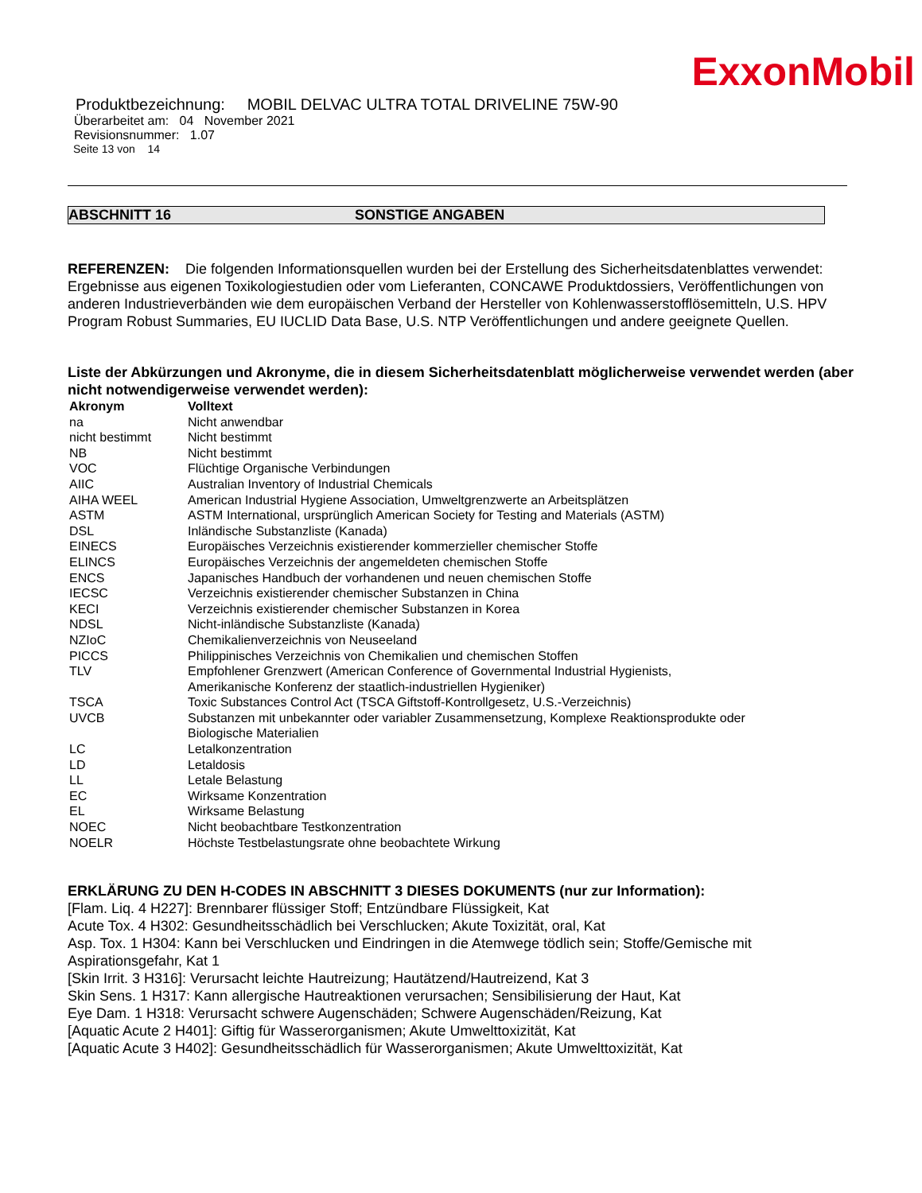ExxonMobil
Produktbezeichnung: MOBIL DELVAC ULTRA TOTAL DRIVELINE 75W-90
Überarbeitet am: 04 November 2021
Revisionsnummer: 1.07
Seite 13 von 14
ABSCHNITT 16 SONSTIGE ANGABEN
REFERENZEN: Die folgenden Informationsquellen wurden bei der Erstellung des Sicherheitsdatenblattes verwendet: Ergebnisse aus eigenen Toxikologiestudien oder vom Lieferanten, CONCAWE Produktdossiers, Veröffentlichungen von anderen Industrieverbänden wie dem europäischen Verband der Hersteller von Kohlenwasserstofflösemitteln, U.S. HPV Program Robust Summaries, EU IUCLID Data Base, U.S. NTP Veröffentlichungen und andere geeignete Quellen.
Liste der Abkürzungen und Akronyme, die in diesem Sicherheitsdatenblatt möglicherweise verwendet werden (aber nicht notwendigerweise verwendet werden):
| Akronym | Volltext |
| --- | --- |
| na | Nicht anwendbar |
| nicht bestimmt | Nicht bestimmt |
| NB | Nicht bestimmt |
| VOC | Flüchtige Organische Verbindungen |
| AIIC | Australian Inventory of Industrial Chemicals |
| AIHA WEEL | American Industrial Hygiene Association, Umweltgrenzwerte an Arbeitsplätzen |
| ASTM | ASTM International, ursprünglich American Society for Testing and Materials (ASTM) |
| DSL | Inländische Substanzliste (Kanada) |
| EINECS | Europäisches Verzeichnis existierender kommerzieller chemischer Stoffe |
| ELINCS | Europäisches Verzeichnis der angemeldeten chemischen Stoffe |
| ENCS | Japanisches Handbuch der vorhandenen und neuen chemischen Stoffe |
| IECSC | Verzeichnis existierender chemischer Substanzen in China |
| KECI | Verzeichnis existierender chemischer Substanzen in Korea |
| NDSL | Nicht-inländische Substanzliste (Kanada) |
| NZIoC | Chemikalienverzeichnis von Neuseeland |
| PICCS | Philippinisches Verzeichnis von Chemikalien und chemischen Stoffen |
| TLV | Empfohlener Grenzwert (American Conference of Governmental Industrial Hygienists, Amerikanische Konferenz der staatlich-industriellen Hygieniker) |
| TSCA | Toxic Substances Control Act (TSCA Giftstoff-Kontrollgesetz, U.S.-Verzeichnis) |
| UVCB | Substanzen mit unbekannter oder variabler Zusammensetzung, Komplexe Reaktionsprodukte oder Biologische Materialien |
| LC | Letalkonzentration |
| LD | Letaldosis |
| LL | Letale Belastung |
| EC | Wirksame Konzentration |
| EL | Wirksame Belastung |
| NOEC | Nicht beobachtbare Testkonzentration |
| NOELR | Höchste Testbelastungsrate ohne beobachtete Wirkung |
ERKLÄRUNG ZU DEN H-CODES IN ABSCHNITT 3 DIESES DOKUMENTS (nur zur Information):
[Flam. Liq. 4 H227]: Brennbarer flüssiger Stoff; Entzündbare Flüssigkeit, Kat
Acute Tox. 4 H302: Gesundheitsschädlich bei Verschlucken; Akute Toxizität, oral, Kat
Asp. Tox. 1 H304: Kann bei Verschlucken und Eindringen in die Atemwege tödlich sein; Stoffe/Gemische mit Aspirationsgefahr, Kat 1
[Skin Irrit. 3 H316]: Verursacht leichte Hautreizung; Hautätzend/Hautreizend, Kat 3
Skin Sens. 1 H317: Kann allergische Hautreaktionen verursachen; Sensibilisierung der Haut, Kat
Eye Dam. 1 H318: Verursacht schwere Augenschäden; Schwere Augenschäden/Reizung, Kat
[Aquatic Acute 2 H401]: Giftig für Wasserorganismen; Akute Umwelttoxizität, Kat
[Aquatic Acute 3 H402]: Gesundheitsschädlich für Wasserorganismen; Akute Umwelttoxizität, Kat